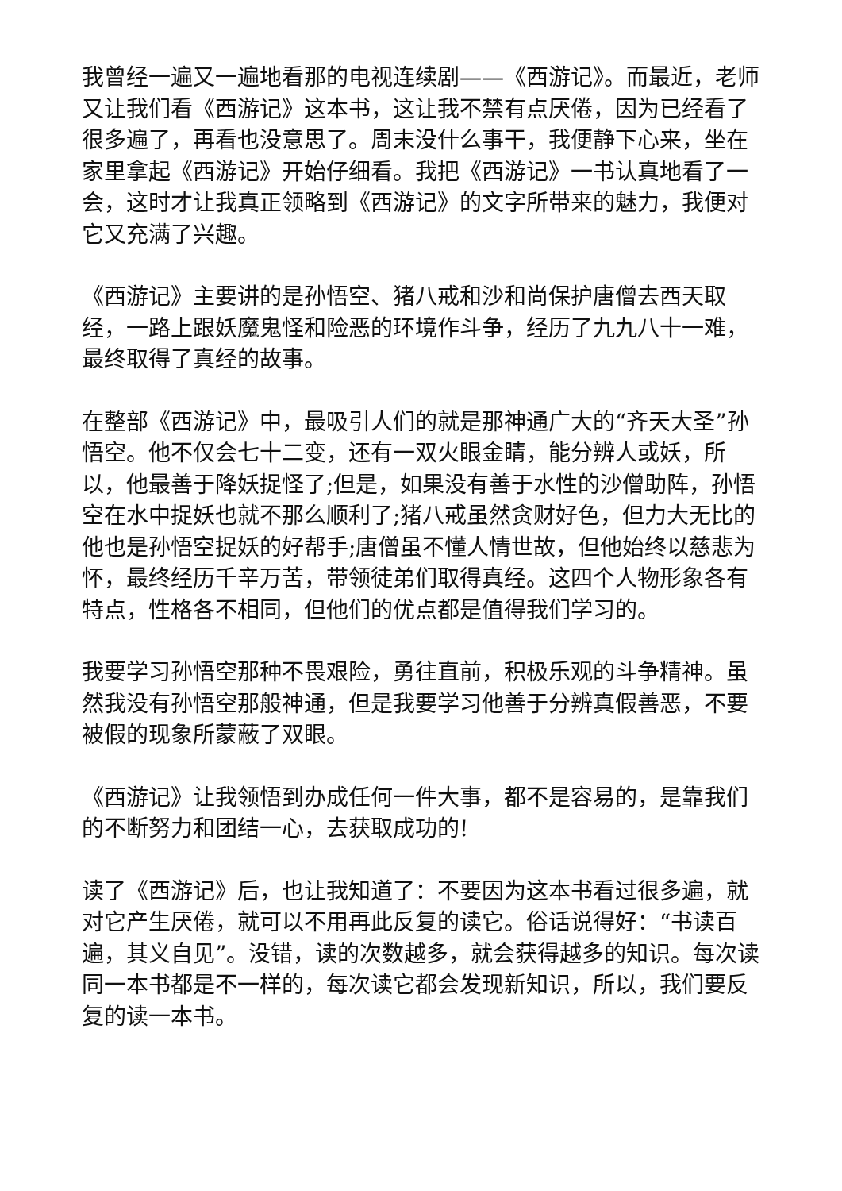我曾经一遍又一遍地看那的电视连续剧——《西游记》。而最近，老师又让我们看《西游记》这本书，这让我不禁有点厌倦，因为已经看了很多遍了，再看也没意思了。周末没什么事干，我便静下心来，坐在家里拿起《西游记》开始仔细看。我把《西游记》一书认真地看了一会，这时才让我真正领略到《西游记》的文字所带来的魅力，我便对它又充满了兴趣。
《西游记》主要讲的是孙悟空、猪八戒和沙和尚保护唐僧去西天取经，一路上跟妖魔鬼怪和险恶的环境作斗争，经历了九九八十一难，最终取得了真经的故事。
在整部《西游记》中，最吸引人们的就是那神通广大的“齐天大圣”孙悟空。他不仅会七十二变，还有一双火眼金睛，能分辨人或妖，所以，他最善于降妖捉怪了;但是，如果没有善于水性的沙僧助阵，孙悟空在水中捉妖也就不那么顺利了;猪八戒虽然贪财好色，但力大无比的他也是孙悟空捉妖的好帮手;唐僧虽不懂人情世故，但他始终以慈悲为怀，最终经历千辛万苦，带领徒弟们取得真经。这四个人物形象各有特点，性格各不相同，但他们的优点都是值得我们学习的。
我要学习孙悟空那种不畏艰险，勇往直前，积极乐观的斗争精神。虽然我没有孙悟空那般神通，但是我要学习他善于分辨真假善恶，不要被假的现象所蒙蔽了双眼。
《西游记》让我领悟到办成任何一件大事，都不是容易的，是靠我们的不断努力和团结一心，去获取成功的!
读了《西游记》后，也让我知道了：不要因为这本书看过很多遍，就对它产生厌倦，就可以不用再此反复的读它。俗话说得好：“书读百遍，其义自见”。没错，读的次数越多，就会获得越多的知识。每次读同一本书都是不一样的，每次读它都会发现新知识，所以，我们要反复的读一本书。